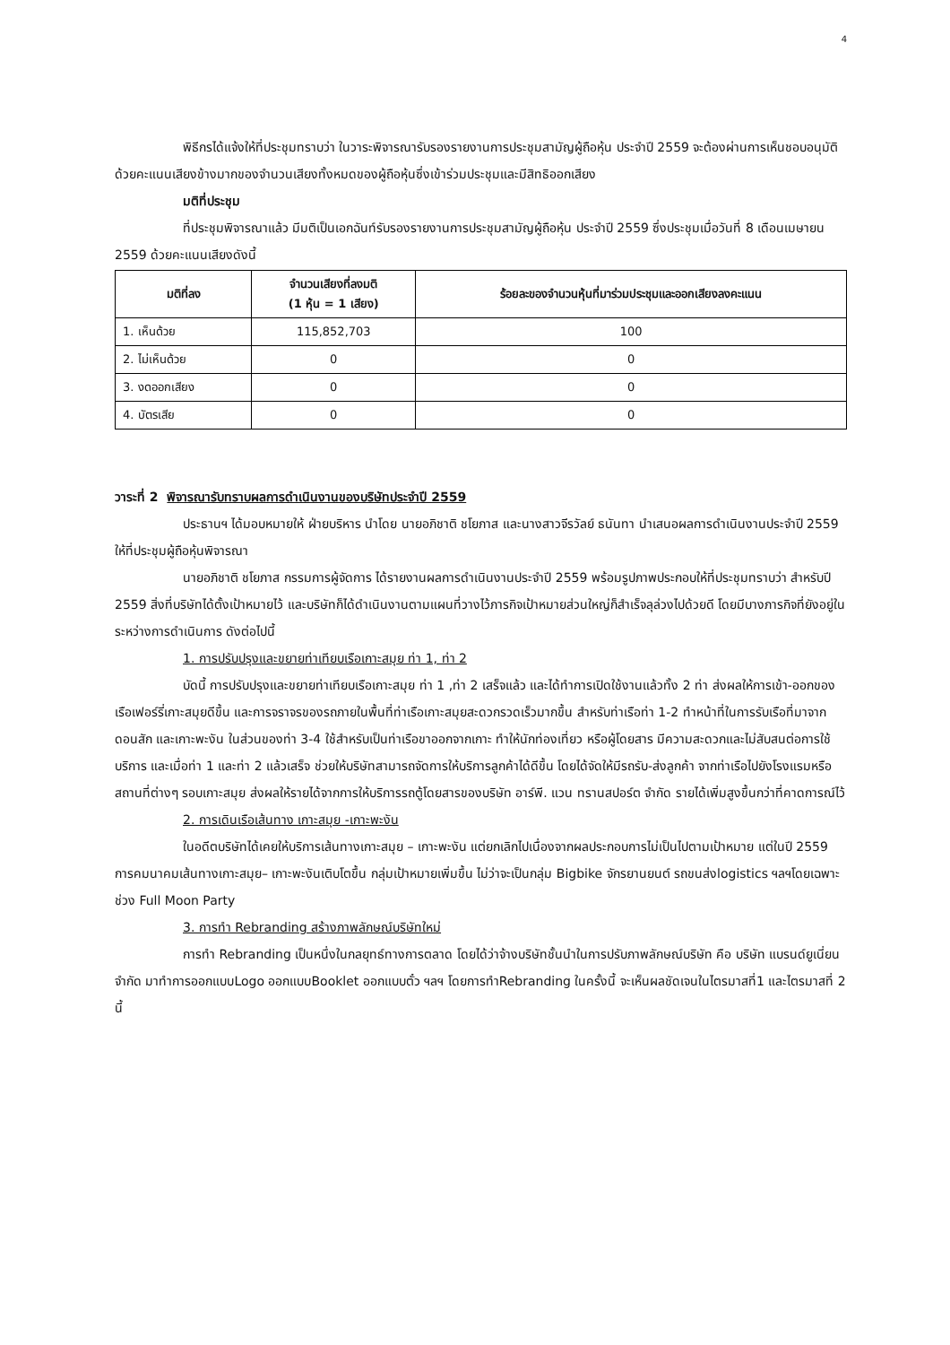4
พิธีกรได้แจ้งให้ที่ประชุมทราบว่า ในวาระพิจารณารับรองรายงานการประชุมสามัญผู้ถือหุ้น ประจำปี 2559 จะต้องผ่านการเห็นชอบอนุมัติด้วยคะแนนเสียงข้างมากของจำนวนเสียงทั้งหมดของผู้ถือหุ้นซึ่งเข้าร่วมประชุมและมีสิทธิออกเสียง
มติที่ประชุม
ที่ประชุมพิจารณาแล้ว มีมติเป็นเอกฉันท์รับรองรายงานการประชุมสามัญผู้ถือหุ้น ประจำปี 2559 ซึ่งประชุมเมื่อวันที่ 8 เดือนเมษายน 2559 ด้วยคะแนนเสียงดังนี้
| มติที่ลง | จำนวนเสียงที่ลงมติ (1 หุ้น = 1 เสียง) | ร้อยละของจำนวนหุ้นที่มาร่วมประชุมและออกเสียงลงคะแนน |
| --- | --- | --- |
| 1. เห็นด้วย | 115,852,703 | 100 |
| 2. ไม่เห็นด้วย | 0 | 0 |
| 3. งดออกเสียง | 0 | 0 |
| 4. บัตรเสีย | 0 | 0 |
วาระที่ 2 พิจารณารับทราบผลการดำเนินงานของบริษัทประจำปี 2559
ประธานฯ ได้มอบหมายให้ ฝ่ายบริหาร นำโดย นายอภิชาติ ชโยภาส และนางสาวจีรวัลย์ ธนันทา นำเสนอผลการดำเนินงานประจำปี 2559 ให้ที่ประชุมผู้ถือหุ้นพิจารณา
นายอภิชาติ ชโยภาส กรรมการผู้จัดการ ได้รายงานผลการดำเนินงานประจำปี 2559 พร้อมรูปภาพประกอบให้ที่ประชุมทราบว่า สำหรับปี 2559 สิ่งที่บริษัทได้ตั้งเป้าหมายไว้ และบริษัทก็ได้ดำเนินงานตามแผนที่วางไว้ภารกิจเป้าหมายส่วนใหญ่ก็สำเร็จลุล่วงไปด้วยดี โดยมีบางภารกิจที่ยังอยู่ในระหว่างการดำเนินการ ดังต่อไปนี้
1. การปรับปรุงและขยายท่าเทียบเรือเกาะสมุย ท่า 1, ท่า 2
บัดนี้ การปรับปรุงและขยายท่าเทียบเรือเกาะสมุย ท่า 1 ,ท่า 2 เสร็จแล้ว และได้ทำการเปิดใช้งานแล้วทั้ง 2 ท่า ส่งผลให้การเข้า-ออกของเรือเฟอร์รี่เกาะสมุยดีขึ้น และการจราจรของรถภายในพื้นที่ท่าเรือเกาะสมุยสะดวกรวดเร็วมากขึ้น สำหรับท่าเรือท่า 1-2 ทำหน้าที่ในการรับเรือที่มาจากดอนสัก และเกาะพะงัน ในส่วนของท่า 3-4 ใช้สำหรับเป็นท่าเรือขาออกจากเกาะ ทำให้นักท่องเที่ยว หรือผู้โดยสาร มีความสะดวกและไม่สับสนต่อการใช้บริการ และเมื่อท่า 1 และท่า 2 แล้วเสร็จ ช่วยให้บริษัทสามารถจัดการให้บริการลูกค้าได้ดีขึ้น โดยได้จัดให้มีรถรับ-ส่งลูกค้า จากท่าเรือไปยังโรงแรมหรือสถานที่ต่างๆ รอบเกาะสมุย ส่งผลให้รายได้จากการให้บริการรถตู้โดยสารของบริษัท อาร์พี. แวน ทรานสปอร์ต จำกัด รายได้เพิ่มสูงขึ้นกว่าที่คาดการณ์ไว้
2. การเดินเรือเส้นทาง เกาะสมุย -เกาะพะงัน
ในอดีตบริษัทได้เคยให้บริการเส้นทางเกาะสมุย – เกาะพะงัน แต่ยกเลิกไปเนื่องจากผลประกอบการไม่เป็นไปตามเป้าหมาย แต่ในปี 2559 การคมนาคมเส้นทางเกาะสมุย– เกาะพะงันเติบโตขึ้น กลุ่มเป้าหมายเพิ่มขึ้น ไม่ว่าจะเป็นกลุ่ม Bigbike จักรยานยนต์ รถขนส่งlogistics ฯลฯโดยเฉพาะช่วง Full Moon Party
3. การทำ Rebranding สร้างภาพลักษณ์บริษัทใหม่
การทำ Rebranding เป็นหนึ่งในกลยุทธ์ทางการตลาด โดยได้ว่าจ้างบริษัทชั้นนำในการปรับภาพลักษณ์บริษัท คือ บริษัท แบรนด์ยูเนี่ยน จำกัด มาทำการออกแบบLogo ออกแบบBooklet ออกแบบตั๋ว ฯลฯ โดยการทำRebranding ในครั้งนี้ จะเห็นผลชัดเจนในไตรมาสที่1 และไตรมาสที่ 2 นี้